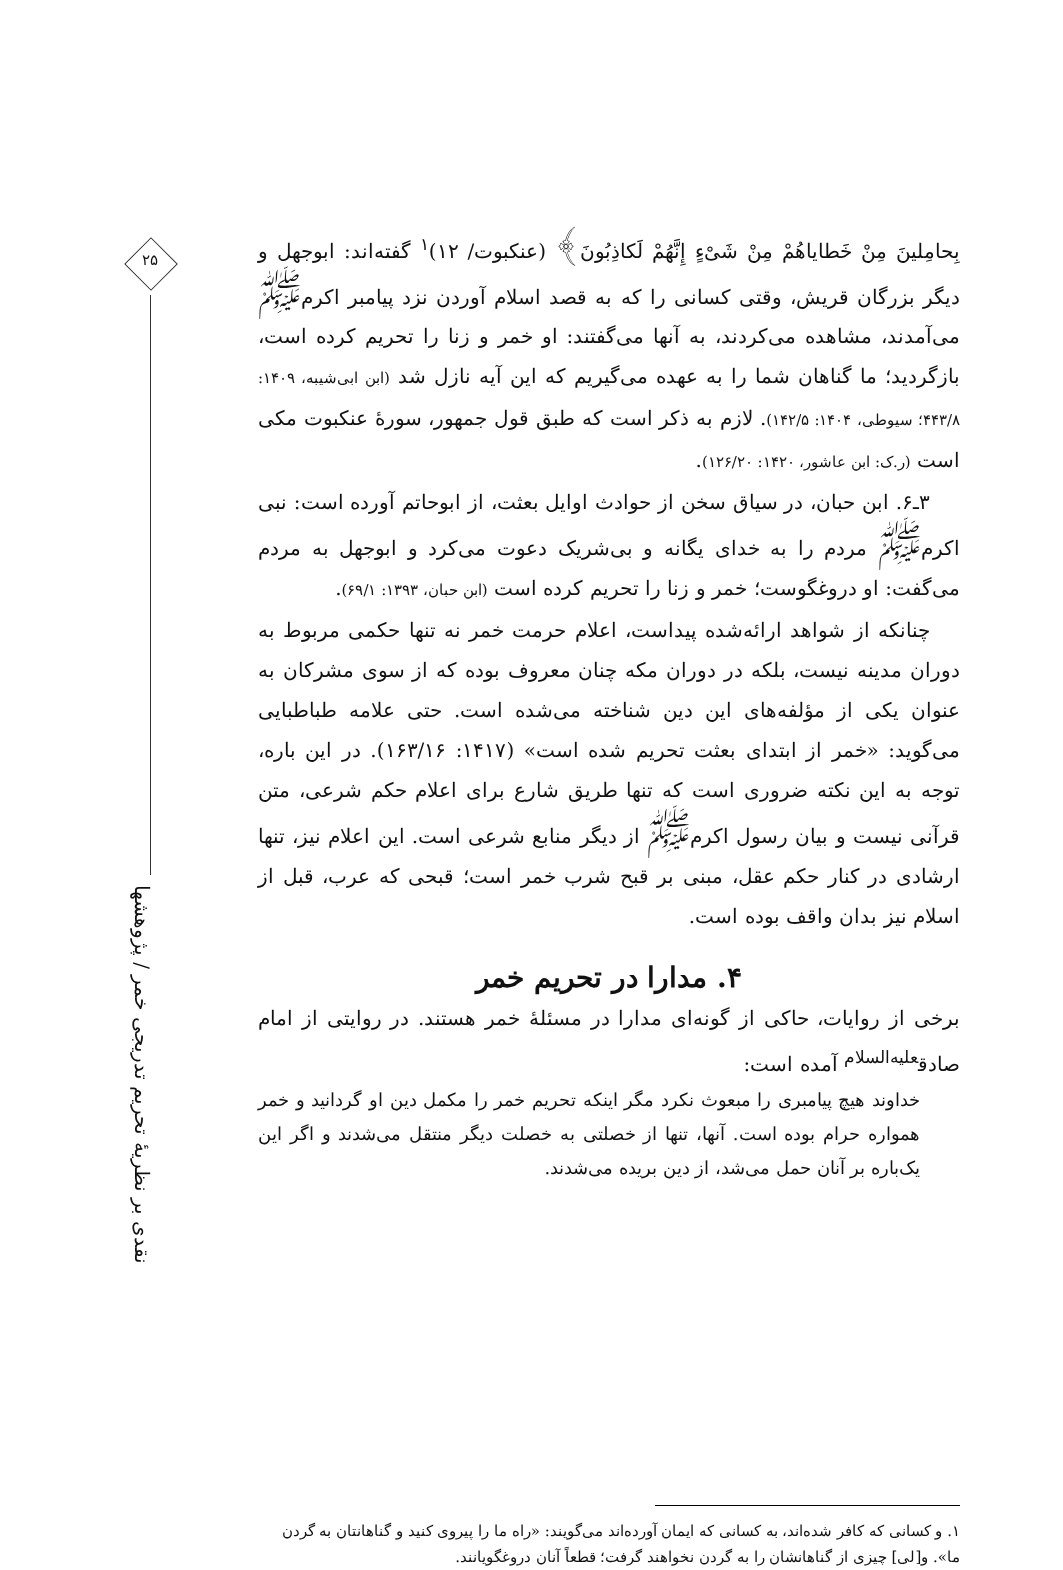۲۵
نقدی بر نظریهٔ تحریم تدریجی خمر / پژوهشها
بِحامِلینَ مِنْ خَطایاهُمْ مِنْ شَیْءٍ إِنَّهُمْ لَکاذِبُونَ﴾ (عنکبوت/ ۱۲)<sup>۱</sup> گفته‌اند: ابوجهل و دیگر بزرگان قریش، وقتی کسانی را که به قصد اسلام آوردن نزد پیامبر اکرم<sup>ﷺ</sup> می‌آمدند، مشاهده می‌کردند، به آنها می‌گفتند: او خمر و زنا را تحریم کرده است، بازگردید؛ ما گناهان شما را به عهده می‌گیریم که این آیه نازل شد (ابن ابی‌شیبه، ۱۴۰۹: ۴۴۳/۸؛ سیوطی، ۱۴۰۴: ۱۴۲/۵). لازم به ذکر است که طبق قول جمهور، سورهٔ عنکبوت مکی است (ر.ک: ابن عاشور، ۱۴۲۰: ۱۲۶/۲۰).
۳ـ۶. ابن حبان، در سیاق سخن از حوادث اوایل بعثت، از ابوحاتم آورده است: نبی اکرم<sup>ﷺ</sup> مردم را به خدای یگانه و بی‌شریک دعوت می‌کرد و ابوجهل به مردم می‌گفت: او دروغگوست؛ خمر و زنا را تحریم کرده است (ابن حبان، ۱۳۹۳: ۶۹/۱).
چنانکه از شواهد ارائه‌شده پیداست، اعلام حرمت خمر نه تنها حکمی مربوط به دوران مدینه نیست، بلکه در دوران مکه چنان معروف بوده که از سوی مشرکان به عنوان یکی از مؤلفه‌های این دین شناخته می‌شده است. حتی علامه طباطبایی می‌گوید: «خمر از ابتدای بعثت تحریم شده است» (۱۴۱۷: ۱۶۳/۱۶). در این باره، توجه به این نکته ضروری است که تنها طریق شارع برای اعلام حکم شرعی، متن قرآنی نیست و بیان رسول اکرم<sup>ﷺ</sup> از دیگر منابع شرعی است. این اعلام نیز، تنها ارشادی در کنار حکم عقل، مبنی بر قبح شرب خمر است؛ قبحی که عرب، قبل از اسلام نیز بدان واقف بوده است.
۴. مدارا در تحریم خمر
برخی از روایات، حاکی از گونه‌ای مدارا در مسئلهٔ خمر هستند. در روایتی از امام صادق<sup>علیه‌السلام</sup> آمده است:
خداوند هیچ پیامبری را مبعوث نکرد مگر اینکه تحریم خمر را مکمل دین او گردانید و خمر همواره حرام بوده است. آنها، تنها از خصلتی به خصلت دیگر منتقل می‌شدند و اگر این یک‌باره بر آنان حمل می‌شد، از دین بریده می‌شدند.
۱. و کسانی که کافر شده‌اند، به کسانی که ایمان آورده‌اند می‌گویند: «راه ما را پیروی کنید و گناهانتان به گردن ما». و[لی] چیزی از گناهانشان را به گردن نخواهند گرفت؛ قطعاً آنان دروغگویانند.